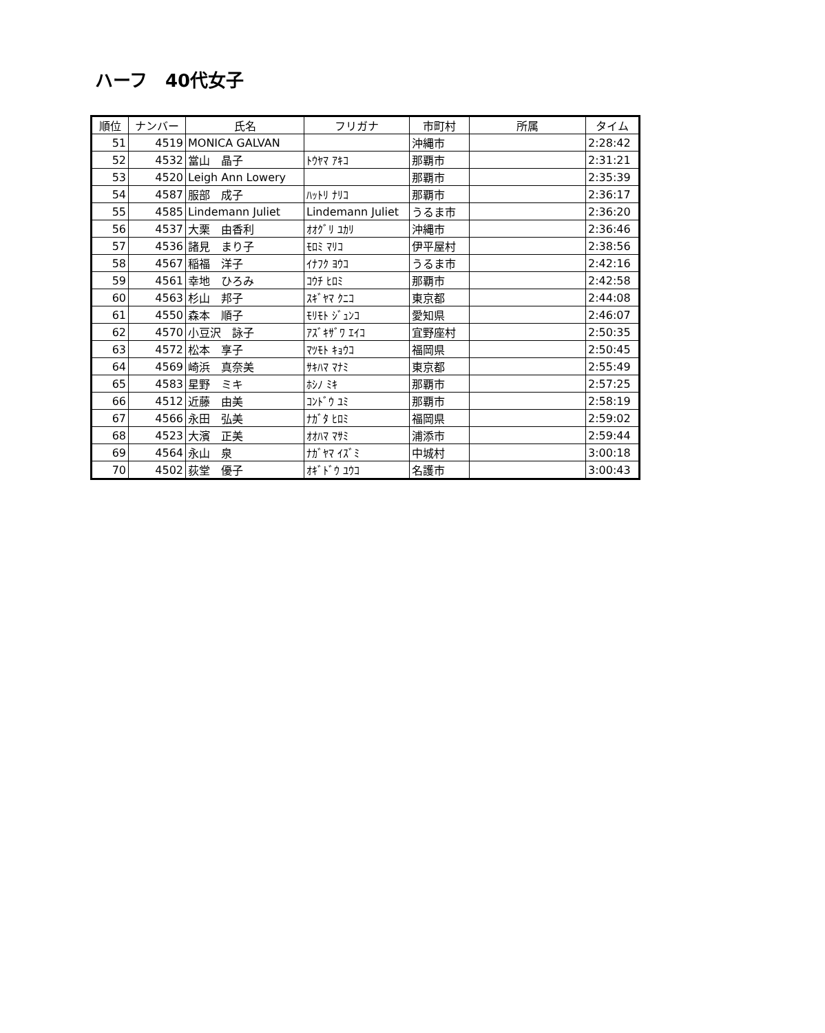ハーフ　40代女子
| 順位 | ナンバー | 氏名 | フリガナ | 市町村 | 所属 | タイム |
| --- | --- | --- | --- | --- | --- | --- |
| 51 | 4519 | MONICA GALVAN | | 沖縄市 | | 2:28:42 |
| 52 | 4532 | 當山 晶子 | ﾄｳﾔﾏ ｱｷｺ | 那覇市 | | 2:31:21 |
| 53 | 4520 | Leigh Ann Lowery | | 那覇市 | | 2:35:39 |
| 54 | 4587 | 服部 成子 | ﾊｯﾄﾘ ﾅﾘｺ | 那覇市 | | 2:36:17 |
| 55 | 4585 | Lindemann Juliet | Lindemann Juliet | うるま市 | | 2:36:20 |
| 56 | 4537 | 大栗 由香利 | ｵｵｸﾞﾘ ﾕｶﾘ | 沖縄市 | | 2:36:46 |
| 57 | 4536 | 諸見 まり子 | ﾓﾛﾐ ﾏﾘｺ | 伊平屋村 | | 2:38:56 |
| 58 | 4567 | 稲福 洋子 | ｲﾅﾌｸ ﾖｳｺ | うるま市 | | 2:42:16 |
| 59 | 4561 | 幸地 ひろみ | ｺｳﾁ ﾋﾛﾐ | 那覇市 | | 2:42:58 |
| 60 | 4563 | 杉山 邦子 | ｽｷﾞﾔﾏ ｸﾆｺ | 東京都 | | 2:44:08 |
| 61 | 4550 | 森本 順子 | ﾓﾘﾓﾄ ｼﾞｭﾝｺ | 愛知県 | | 2:46:07 |
| 62 | 4570 | 小豆沢 詠子 | ｱｽﾞｷｻﾞﾜ ｴｲｺ | 宜野座村 | | 2:50:35 |
| 63 | 4572 | 松本 享子 | ﾏﾂﾓﾄ ｷｮｳｺ | 福岡県 | | 2:50:45 |
| 64 | 4569 | 崎浜 真奈美 | ｻｷﾊﾏ ﾏﾅﾐ | 東京都 | | 2:55:49 |
| 65 | 4583 | 星野 ミキ | ﾎｼﾉ ﾐｷ | 那覇市 | | 2:57:25 |
| 66 | 4512 | 近藤 由美 | ｺﾝﾄﾞｳ ﾕﾐ | 那覇市 | | 2:58:19 |
| 67 | 4566 | 永田 弘美 | ﾅｶﾞﾀ ﾋﾛﾐ | 福岡県 | | 2:59:02 |
| 68 | 4523 | 大濱 正美 | ｵｵﾊﾏ ﾏｻﾐ | 浦添市 | | 2:59:44 |
| 69 | 4564 | 永山 泉 | ﾅｶﾞﾔﾏ ｲｽﾞﾐ | 中城村 | | 3:00:18 |
| 70 | 4502 | 荻堂 優子 | ｵｷﾞﾄﾞｳ ﾕｳｺ | 名護市 | | 3:00:43 |